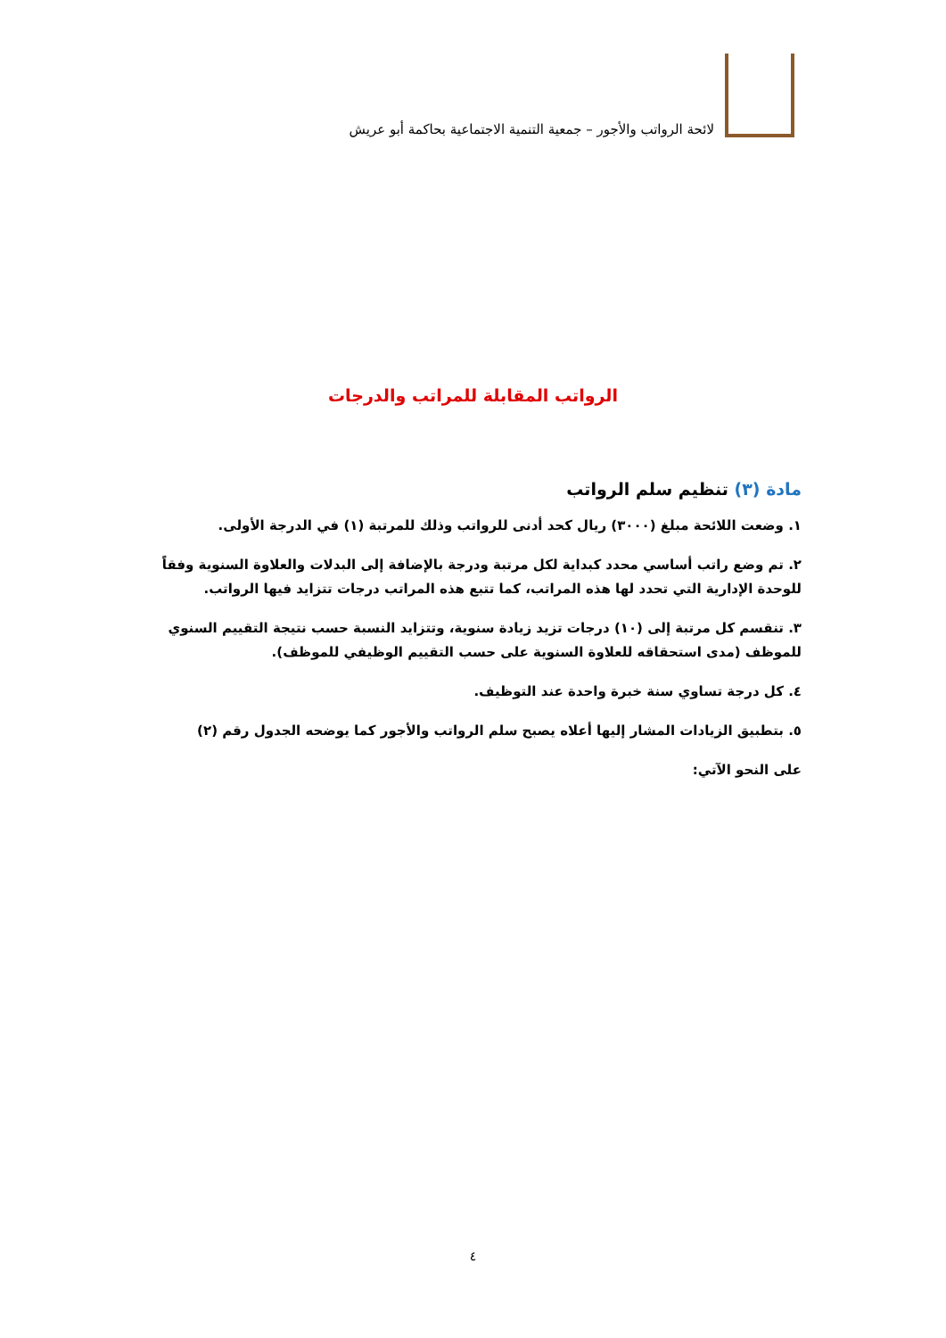لائحة الرواتب والأجور – جمعية التنمية الاجتماعية بحاكمة أبو عريش
الرواتب المقابلة للمراتب والدرجات
مادة (٣) تنظيم سلم الرواتب
١. وضعت اللائحة مبلغ (٣٠٠٠) ريال كحد أدنى للرواتب وذلك للمرتبة (١) في الدرجة الأولى.
٢. تم وضع راتب أساسي محدد كبداية لكل مرتبة ودرجة بالإضافة إلى البدلات والعلاوة السنوية وفقاً للوحدة الإدارية التي تحدد لها هذه المراتب، كما تتبع هذه المراتب درجات تتزايد فيها الرواتب.
٣. تنقسم كل مرتبة إلى (١٠) درجات تزيد زيادة سنوية، وتتزايد النسبة حسب نتيجة التقييم السنوي للموظف (مدى استحقاقه للعلاوة السنوية على حسب التقييم الوظيفي للموظف).
٤. كل درجة تساوي سنة خبرة واحدة عند التوظيف.
٥. بتطبيق الزيادات المشار إليها أعلاه يصبح سلم الرواتب والأجور كما يوضحه الجدول رقم (٢)
على النحو الآتي:
٤